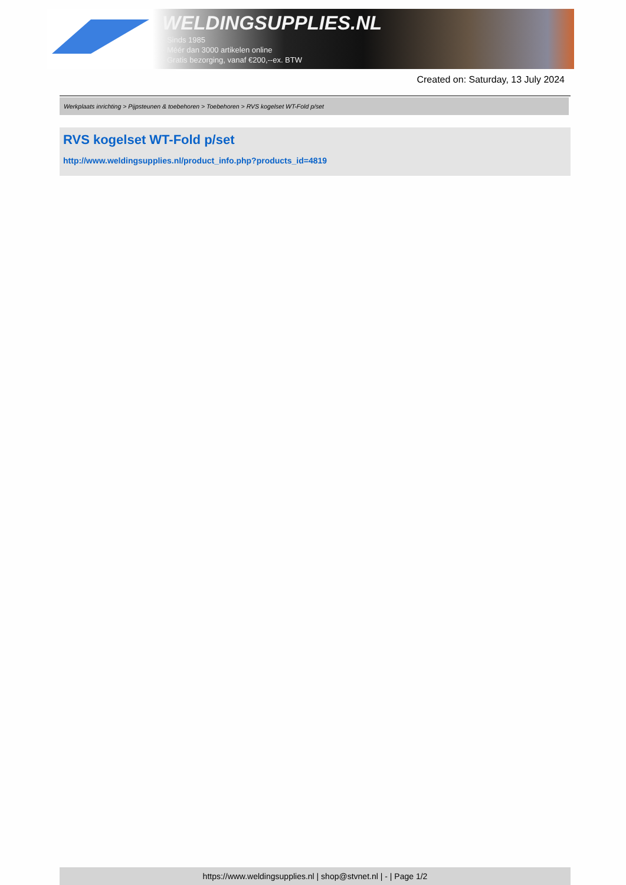WELDINGSUPPLIES.NL
- Sinds 1985
- Méér dan 3000 artikelen online
- Gratis bezorging, vanaf €200,--ex. BTW
Created on: Saturday, 13 July 2024
Werkplaats inrichting > Pijpsteunen & toebehoren > Toebehoren > RVS kogelset WT-Fold p/set
RVS kogelset WT-Fold p/set
http://www.weldingsupplies.nl/product_info.php?products_id=4819
https://www.weldingsupplies.nl | shop@stvnet.nl | - | Page 1/2